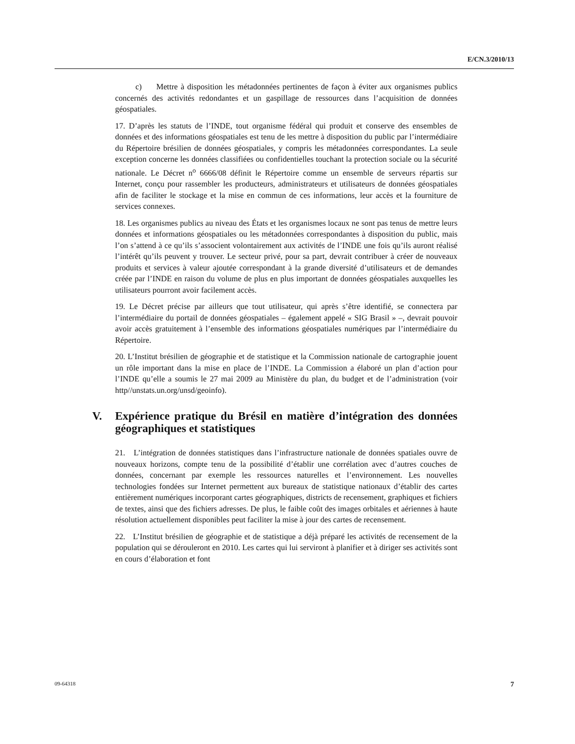E/CN.3/2010/13
c) Mettre à disposition les métadonnées pertinentes de façon à éviter aux organismes publics concernés des activités redondantes et un gaspillage de ressources dans l’acquisition de données géospatiales.
17. D’après les statuts de l’INDE, tout organisme fédéral qui produit et conserve des ensembles de données et des informations géospatiales est tenu de les mettre à disposition du public par l’intermédiaire du Répertoire brésilien de données géospatiales, y compris les métadonnées correspondantes. La seule exception concerne les données classifiées ou confidentielles touchant la protection sociale ou la sécurité nationale. Le Décret n<sup>o</sup> 6666/08 définit le Répertoire comme un ensemble de serveurs répartis sur Internet, conçu pour rassembler les producteurs, administrateurs et utilisateurs de données géospatiales afin de faciliter le stockage et la mise en commun de ces informations, leur accès et la fourniture de services connexes.
18. Les organismes publics au niveau des États et les organismes locaux ne sont pas tenus de mettre leurs données et informations géospatiales ou les métadonnées correspondantes à disposition du public, mais l’on s’attend à ce qu’ils s’associent volontairement aux activités de l’INDE une fois qu’ils auront réalisé l’intérêt qu’ils peuvent y trouver. Le secteur privé, pour sa part, devrait contribuer à créer de nouveaux produits et services à valeur ajoutée correspondant à la grande diversité d’utilisateurs et de demandes créée par l’INDE en raison du volume de plus en plus important de données géospatiales auxquelles les utilisateurs pourront avoir facilement accès.
19. Le Décret précise par ailleurs que tout utilisateur, qui après s’être identifié, se connectera par l’intermédiaire du portail de données géospatiales – également appelé « SIG Brasil » –, devrait pouvoir avoir accès gratuitement à l’ensemble des informations géospatiales numériques par l’intermédiaire du Répertoire.
20. L’Institut brésilien de géographie et de statistique et la Commission nationale de cartographie jouent un rôle important dans la mise en place de l’INDE. La Commission a élaboré un plan d’action pour l’INDE qu’elle a soumis le 27 mai 2009 au Ministère du plan, du budget et de l’administration (voir http//unstats.un.org/unsd/geoinfo).
V. Expérience pratique du Brésil en matière d’intégration des données géographiques et statistiques
21. L’intégration de données statistiques dans l’infrastructure nationale de données spatiales ouvre de nouveaux horizons, compte tenu de la possibilité d’établir une corrélation avec d’autres couches de données, concernant par exemple les ressources naturelles et l’environnement. Les nouvelles technologies fondées sur Internet permettent aux bureaux de statistique nationaux d’établir des cartes entièrement numériques incorporant cartes géographiques, districts de recensement, graphiques et fichiers de textes, ainsi que des fichiers adresses. De plus, le faible coût des images orbitales et aériennes à haute résolution actuellement disponibles peut faciliter la mise à jour des cartes de recensement.
22. L’Institut brésilien de géographie et de statistique a déjà préparé les activités de recensement de la population qui se dérouleront en 2010. Les cartes qui lui serviront à planifier et à diriger ses activités sont en cours d’élaboration et font
09-64318 7